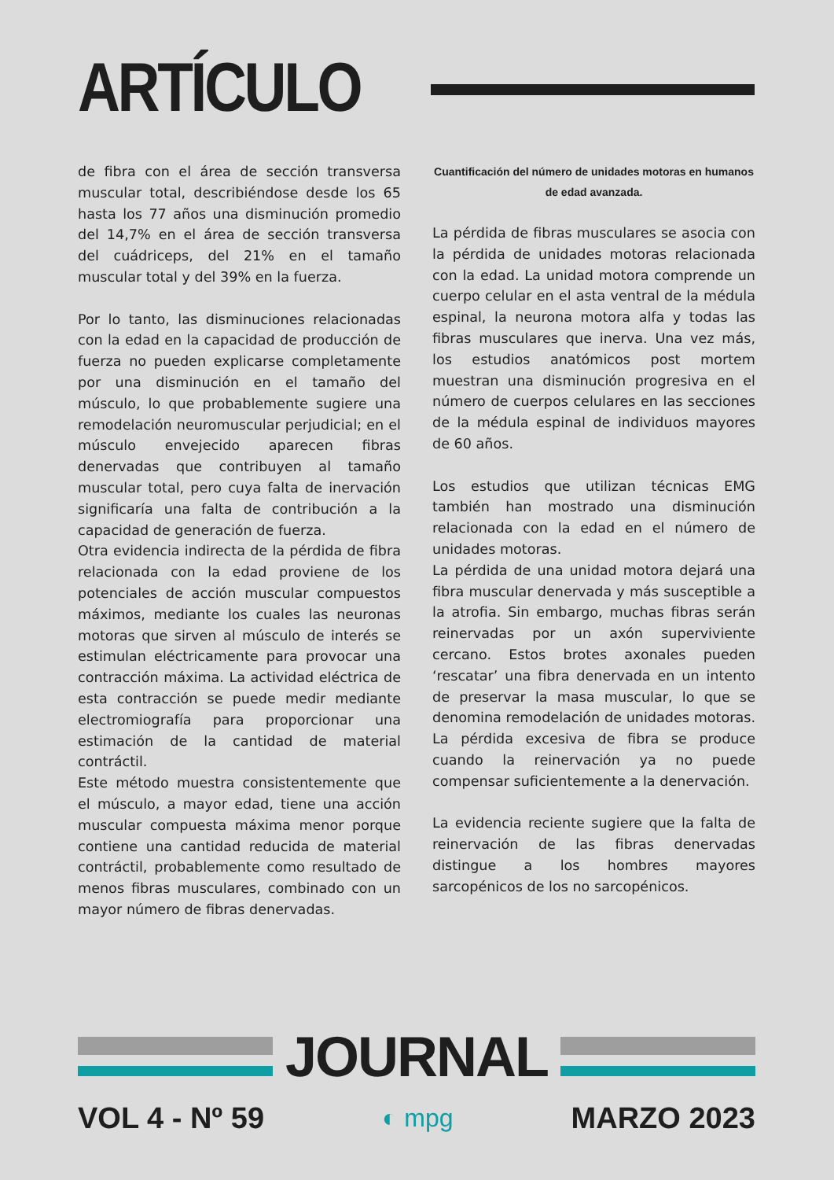ARTÍCULO
de fibra con el área de sección transversa muscular total, describiéndose desde los 65 hasta los 77 años una disminución promedio del 14,7% en el área de sección transversa del cuádriceps, del 21% en el tamaño muscular total y del 39% en la fuerza.
Por lo tanto, las disminuciones relacionadas con la edad en la capacidad de producción de fuerza no pueden explicarse completamente por una disminución en el tamaño del músculo, lo que probablemente sugiere una remodelación neuromuscular perjudicial; en el músculo envejecido aparecen fibras denervadas que contribuyen al tamaño muscular total, pero cuya falta de inervación significaría una falta de contribución a la capacidad de generación de fuerza.
Otra evidencia indirecta de la pérdida de fibra relacionada con la edad proviene de los potenciales de acción muscular compuestos máximos, mediante los cuales las neuronas motoras que sirven al músculo de interés se estimulan eléctricamente para provocar una contracción máxima. La actividad eléctrica de esta contracción se puede medir mediante electromiografía para proporcionar una estimación de la cantidad de material contráctil.
Este método muestra consistentemente que el músculo, a mayor edad, tiene una acción muscular compuesta máxima menor porque contiene una cantidad reducida de material contráctil, probablemente como resultado de menos fibras musculares, combinado con un mayor número de fibras denervadas.
Cuantificación del número de unidades motoras en humanos de edad avanzada.
La pérdida de fibras musculares se asocia con la pérdida de unidades motoras relacionada con la edad. La unidad motora comprende un cuerpo celular en el asta ventral de la médula espinal, la neurona motora alfa y todas las fibras musculares que inerva. Una vez más, los estudios anatómicos post mortem muestran una disminución progresiva en el número de cuerpos celulares en las secciones de la médula espinal de individuos mayores de 60 años.
Los estudios que utilizan técnicas EMG también han mostrado una disminución relacionada con la edad en el número de unidades motoras.
La pérdida de una unidad motora dejará una fibra muscular denervada y más susceptible a la atrofia. Sin embargo, muchas fibras serán reinervadas por un axón superviviente cercano. Estos brotes axonales pueden ‘rescatar’ una fibra denervada en un intento de preservar la masa muscular, lo que se denomina remodelación de unidades motoras. La pérdida excesiva de fibra se produce cuando la reinervación ya no puede compensar suficientemente a la denervación.
La evidencia reciente sugiere que la falta de reinervación de las fibras denervadas distingue a los hombres mayores sarcopénicos de los no sarcopénicos.
JOURNAL
VOL 4 - Nº 59 ◐ mpg MARZO 2023